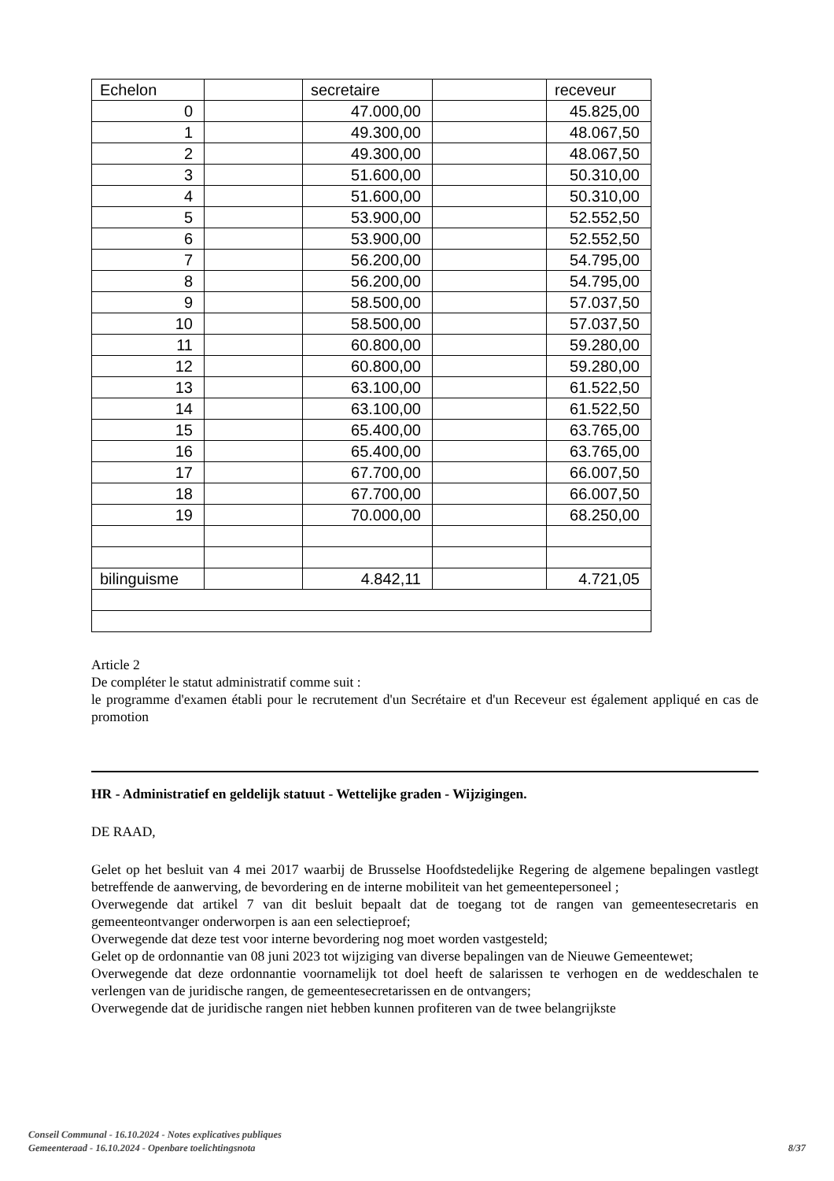| Echelon | | secretaire | | receveur |
| 0 | | 47.000,00 | | 45.825,00 |
| 1 | | 49.300,00 | | 48.067,50 |
| 2 | | 49.300,00 | | 48.067,50 |
| 3 | | 51.600,00 | | 50.310,00 |
| 4 | | 51.600,00 | | 50.310,00 |
| 5 | | 53.900,00 | | 52.552,50 |
| 6 | | 53.900,00 | | 52.552,50 |
| 7 | | 56.200,00 | | 54.795,00 |
| 8 | | 56.200,00 | | 54.795,00 |
| 9 | | 58.500,00 | | 57.037,50 |
| 10 | | 58.500,00 | | 57.037,50 |
| 11 | | 60.800,00 | | 59.280,00 |
| 12 | | 60.800,00 | | 59.280,00 |
| 13 | | 63.100,00 | | 61.522,50 |
| 14 | | 63.100,00 | | 61.522,50 |
| 15 | | 65.400,00 | | 63.765,00 |
| 16 | | 65.400,00 | | 63.765,00 |
| 17 | | 67.700,00 | | 66.007,50 |
| 18 | | 67.700,00 | | 66.007,50 |
| 19 | | 70.000,00 | | 68.250,00 |
| bilinguisme | | 4.842,11 | | 4.721,05 |
Article 2
De compléter le statut administratif comme suit :
le programme d'examen établi pour le recrutement d'un Secrétaire et d'un Receveur est également appliqué en cas de promotion
HR - Administratief en geldelijk statuut - Wettelijke graden - Wijzigingen.
DE RAAD,
Gelet op het besluit van 4 mei 2017 waarbij de Brusselse Hoofdstedelijke Regering de algemene bepalingen vastlegt betreffende de aanwerving, de bevordering en de interne mobiliteit van het gemeentepersoneel ;
Overwegende dat artikel 7 van dit besluit bepaalt dat de toegang tot de rangen van gemeentesecretaris en gemeenteontvanger onderworpen is aan een selectieproef;
Overwegende dat deze test voor interne bevordering nog moet worden vastgesteld;
Gelet op de ordonnantie van 08 juni 2023 tot wijziging van diverse bepalingen van de Nieuwe Gemeentewet;
Overwegende dat deze ordonnantie voornamelijk tot doel heeft de salarissen te verhogen en de weddeschalen te verlengen van de juridische rangen, de gemeentesecretarissen en de ontvangers;
Overwegende dat de juridische rangen niet hebben kunnen profiteren van de twee belangrijkste
Conseil Communal - 16.10.2024 - Notes explicatives publiques
Gemeenteraad - 16.10.2024 - Openbare toelichtingsnota
8/37